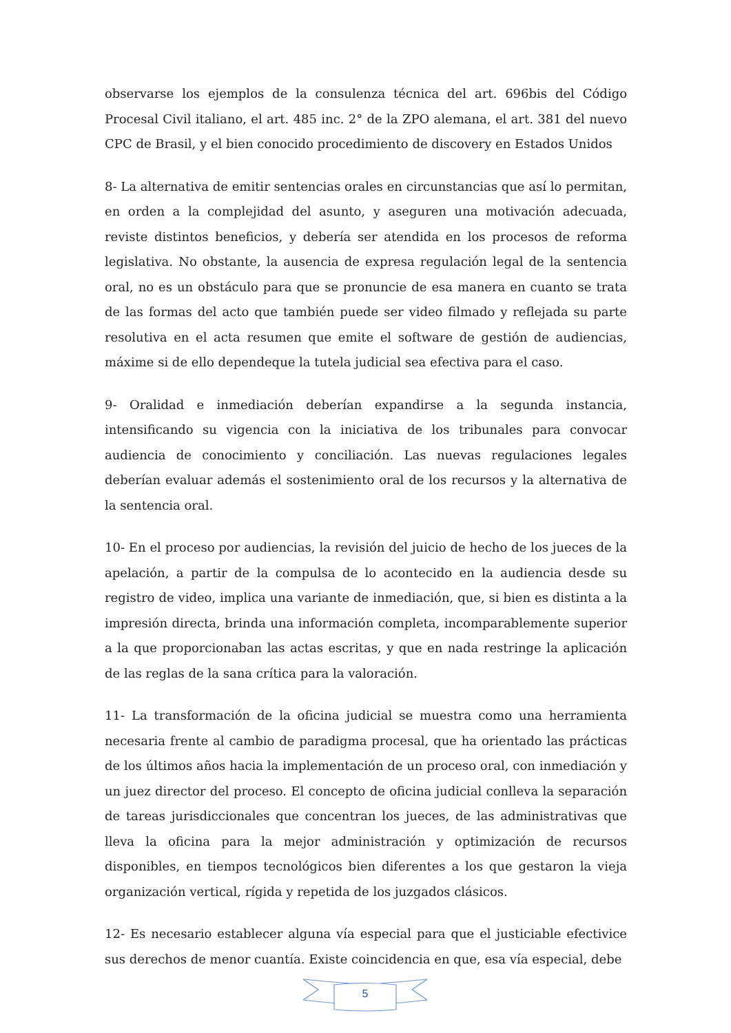observarse los ejemplos de la consulenza técnica del art. 696bis del Código Procesal Civil italiano, el art. 485 inc. 2° de la ZPO alemana, el art. 381 del nuevo CPC de Brasil, y el bien conocido procedimiento de discovery en Estados Unidos
8- La alternativa de emitir sentencias orales en circunstancias que así lo permitan, en orden a la complejidad del asunto, y aseguren una motivación adecuada, reviste distintos beneficios, y debería ser atendida en los procesos de reforma legislativa. No obstante, la ausencia de expresa regulación legal de la sentencia oral, no es un obstáculo para que se pronuncie de esa manera en cuanto se trata de las formas del acto que también puede ser video filmado y reflejada su parte resolutiva en el acta resumen que emite el software de gestión de audiencias, máxime si de ello dependeque la tutela judicial sea efectiva para el caso.
9- Oralidad e inmediación deberían expandirse a la segunda instancia, intensificando su vigencia con la iniciativa de los tribunales para convocar audiencia de conocimiento y conciliación. Las nuevas regulaciones legales deberían evaluar además el sostenimiento oral de los recursos y la alternativa de la sentencia oral.
10- En el proceso por audiencias, la revisión del juicio de hecho de los jueces de la apelación, a partir de la compulsa de lo acontecido en la audiencia desde su registro de video, implica una variante de inmediación, que, si bien es distinta a la impresión directa, brinda una información completa, incomparablemente superior a la que proporcionaban las actas escritas, y que en nada restringe la aplicación de las reglas de la sana crítica para la valoración.
11- La transformación de la oficina judicial se muestra como una herramienta necesaria frente al cambio de paradigma procesal, que ha orientado las prácticas de los últimos años hacia la implementación de un proceso oral, con inmediación y un juez director del proceso. El concepto de oficina judicial conlleva la separación de tareas jurisdiccionales que concentran los jueces, de las administrativas que lleva la oficina para la mejor administración y optimización de recursos disponibles, en tiempos tecnológicos bien diferentes a los que gestaron la vieja organización vertical, rígida y repetida de los juzgados clásicos.
12- Es necesario establecer alguna vía especial para que el justiciable efectivice sus derechos de menor cuantía. Existe coincidencia en que, esa vía especial, debe
5